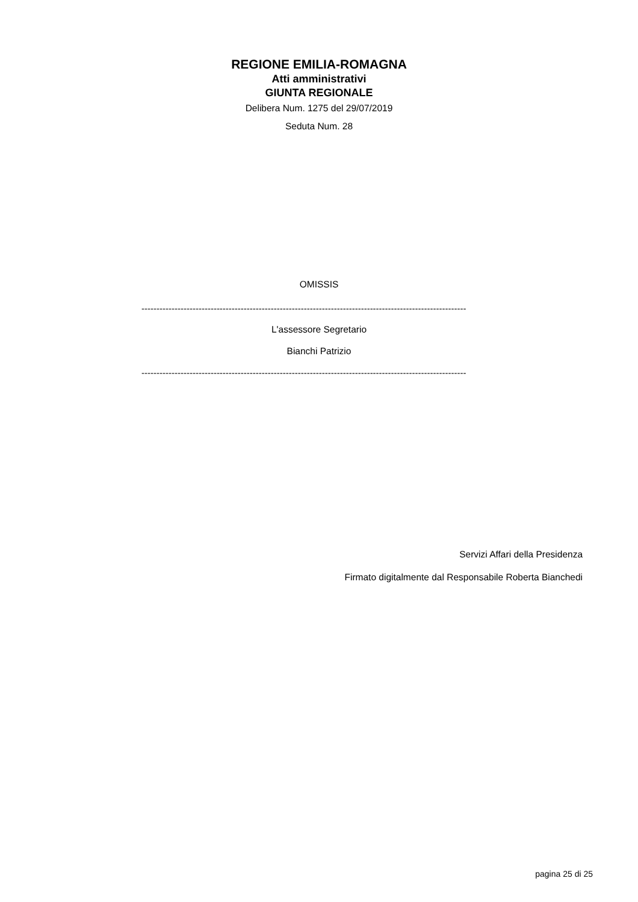REGIONE EMILIA-ROMAGNA
Atti amministrativi
GIUNTA REGIONALE
Delibera Num. 1275 del 29/07/2019
Seduta Num. 28
OMISSIS
------------------------------------------------------------------------------------------------------------
L'assessore Segretario
Bianchi Patrizio
------------------------------------------------------------------------------------------------------------
Servizi Affari della Presidenza
Firmato digitalmente dal Responsabile Roberta Bianchedi
pagina 25 di 25